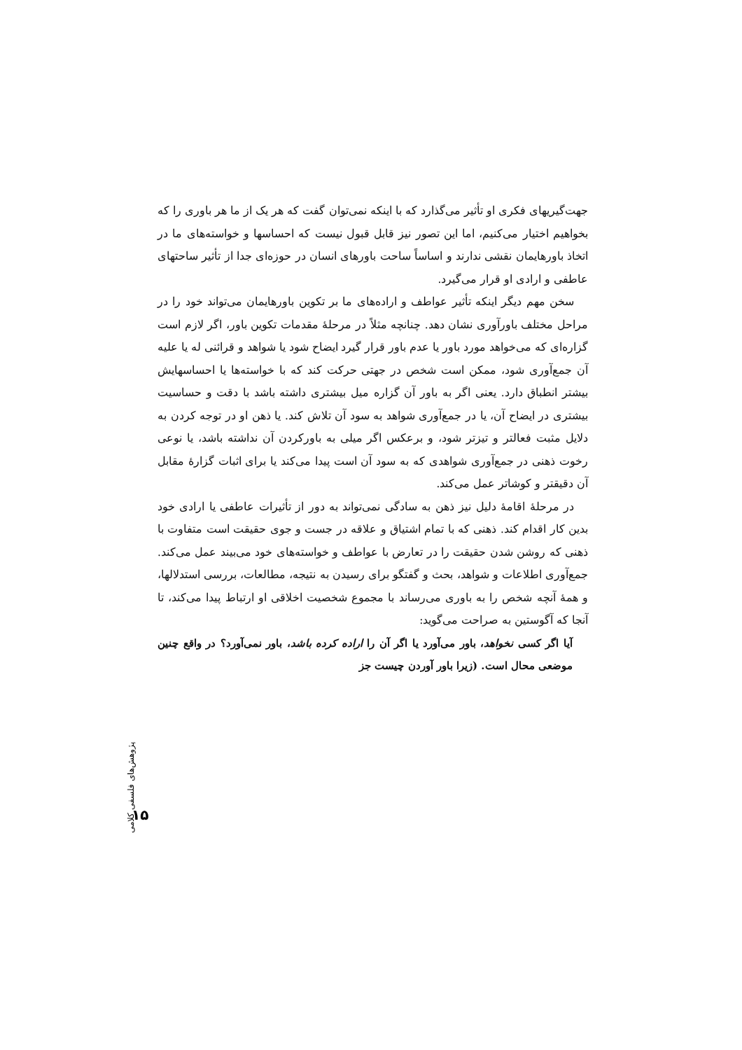جهت‌گیریهای فکری او تأثیر می‌گذارد که با اینکه نمی‌توان گفت که هر یک از ما هر باوری را که بخواهیم اختیار می‌کنیم، اما این تصور نیز قابل قبول نیست که احساسها و خواسته‌های ما در اتخاذ باورهایمان نقشی ندارند و اساساً ساحت باورهای انسان در حوزه‌ای جدا از تأثیر ساحتهای عاطفی و ارادی او قرار می‌گیرد.
سخن مهم دیگر اینکه تأثیر عواطف و اراده‌های ما بر تکوین باورهایمان می‌تواند خود را در مراحل مختلف باورآوری نشان دهد. چنانچه مثلاً در مرحلهٔ مقدمات تکوین باور، اگر لازم است گزاره‌ای که می‌خواهد مورد باور یا عدم باور قرار گیرد ایضاح شود یا شواهد و قرائنی له یا علیه آن جمع‌آوری شود، ممکن است شخص در جهتی حرکت کند که با خواسته‌ها یا احساسهایش بیشتر انطباق دارد. یعنی اگر به باور آن گزاره میل بیشتری داشته باشد با دقت و حساسیت بیشتری در ایضاح آن، یا در جمع‌آوری شواهد به سود آن تلاش کند. یا ذهن او در توجه کردن به دلایل مثبت فعالتر و تیزتر شود، و برعکس اگر میلی به باورکردن آن نداشته باشد، یا نوعی رخوت ذهنی در جمع‌آوری شواهدی که به سود آن است پیدا می‌کند یا برای اثبات گزارهٔ مقابل آن دقیقتر و کوشاتر عمل می‌کند.
در مرحلهٔ اقامهٔ دلیل نیز ذهن به سادگی نمی‌تواند به دور از تأثیرات عاطفی یا ارادی خود بدین کار اقدام کند. ذهنی که با تمام اشتیاق و علاقه در جست و جوی حقیقت است متفاوت با ذهنی که روشن شدن حقیقت را در تعارض با عواطف و خواسته‌های خود می‌بیند عمل می‌کند. جمع‌آوری اطلاعات و شواهد، بحث و گفتگو برای رسیدن به نتیجه، مطالعات، بررسی استدلالها، و همهٔ آنچه شخص را به باوری می‌رساند با مجموع شخصیت اخلاقی او ارتباط پیدا می‌کند، تا آنجا که آگوستین به صراحت می‌گوید:
آیا اگر کسی نخواهد، باور می‌آورد یا اگر آن را اراده کرده باشد، باور نمی‌آورد؟ در واقع چنین موضعی محال است. (زیرا باور آوردن چیست جز
پژوهش‌های فلسفی کلامی
۱۵